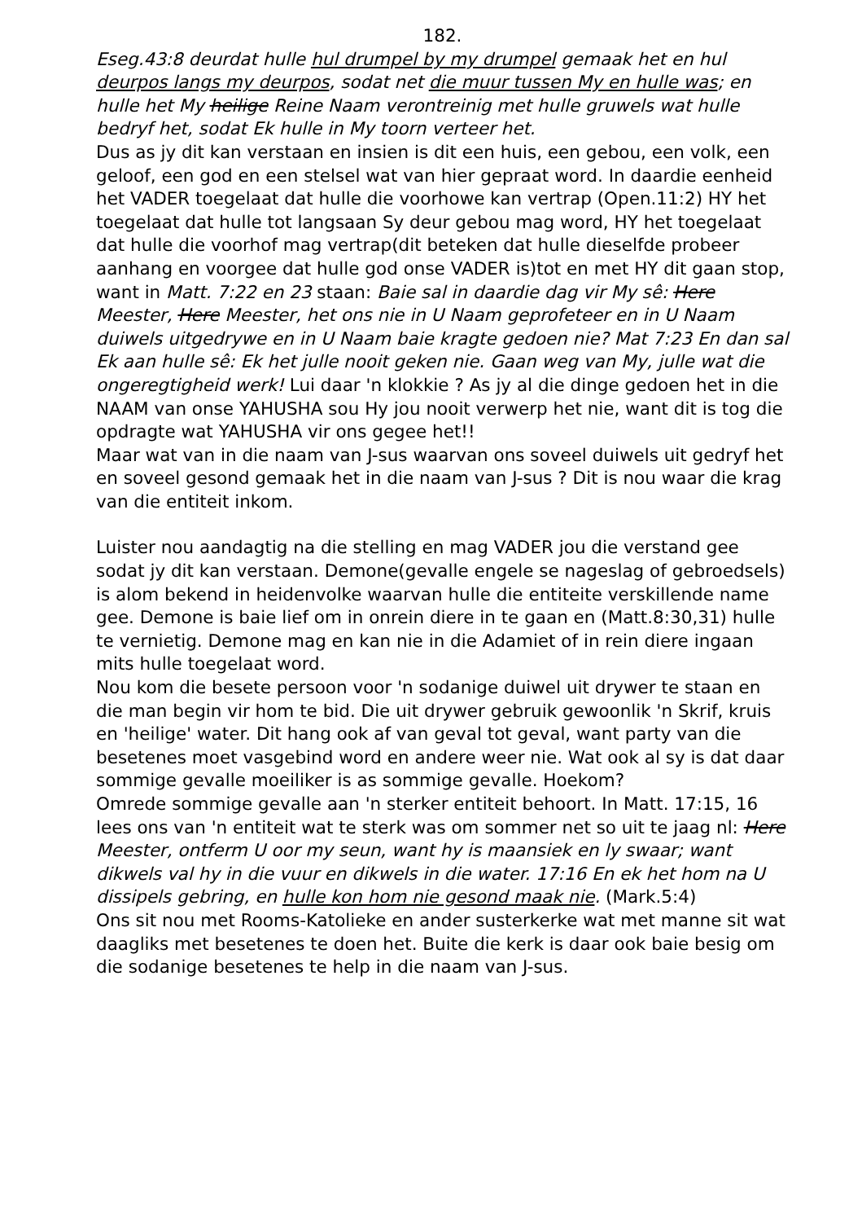182.
Eseg.43:8 deurdat hulle hul drumpel by my drumpel gemaak het en hul deurpos langs my deurpos, sodat net die muur tussen My en hulle was; en hulle het My heilige Reine Naam verontreinig met hulle gruwels wat hulle bedryf het, sodat Ek hulle in My toorn verteer het.
Dus as jy dit kan verstaan en insien is dit een huis, een gebou, een volk, een geloof, een god en een stelsel wat van hier gepraat word. In daardie eenheid het VADER toegelaat dat hulle die voorhowe kan vertrap (Open.11:2) HY het toegelaat dat hulle tot langsaan Sy deur gebou mag word, HY het toegelaat dat hulle die voorhof mag vertrap(dit beteken dat hulle dieselfde probeer aanhang en voorgee dat hulle god onse VADER is)tot en met HY dit gaan stop, want in Matt. 7:22 en 23 staan: Baie sal in daardie dag vir My sê: Here Meester, Here Meester, het ons nie in U Naam geprofeteer en in U Naam duiwels uitgedrywe en in U Naam baie kragte gedoen nie? Mat 7:23 En dan sal Ek aan hulle sê: Ek het julle nooit geken nie. Gaan weg van My, julle wat die ongeregtigheid werk! Lui daar 'n klokkie ? As jy al die dinge gedoen het in die NAAM van onse YAHUSHA sou Hy jou nooit verwerp het nie, want dit is tog die opdragte wat YAHUSHA vir ons gegee het!!
Maar wat van in die naam van J-sus waarvan ons soveel duiwels uit gedryf het en soveel gesond gemaak het in die naam van J-sus ? Dit is nou waar die krag van die entiteit inkom.
Luister nou aandagtig na die stelling en mag VADER jou die verstand gee sodat jy dit kan verstaan. Demone(gevalle engele se nageslag of gebroedsels) is alom bekend in heidenvolke waarvan hulle die entiteite verskillende name gee. Demone is baie lief om in onrein diere in te gaan en (Matt.8:30,31) hulle te vernietig. Demone mag en kan nie in die Adamiet of in rein diere ingaan mits hulle toegelaat word.
Nou kom die besete persoon voor 'n sodanige duiwel uit drywer te staan en die man begin vir hom te bid. Die uit drywer gebruik gewoonlik 'n Skrif, kruis en 'heilige' water. Dit hang ook af van geval tot geval, want party van die besetenes moet vasgebind word en andere weer nie. Wat ook al sy is dat daar sommige gevalle moeiliker is as sommige gevalle. Hoekom?
Omrede sommige gevalle aan 'n sterker entiteit behoort. In Matt. 17:15, 16 lees ons van 'n entiteit wat te sterk was om sommer net so uit te jaag nl: Here Meester, ontferm U oor my seun, want hy is maansiek en ly swaar; want dikwels val hy in die vuur en dikwels in die water. 17:16 En ek het hom na U dissipels gebring, en hulle kon hom nie gesond maak nie. (Mark.5:4)
Ons sit nou met Rooms-Katolieke en ander susterkerke wat met manne sit wat daagliks met besetenes te doen het. Buite die kerk is daar ook baie besig om die sodanige besetenes te help in die naam van J-sus.